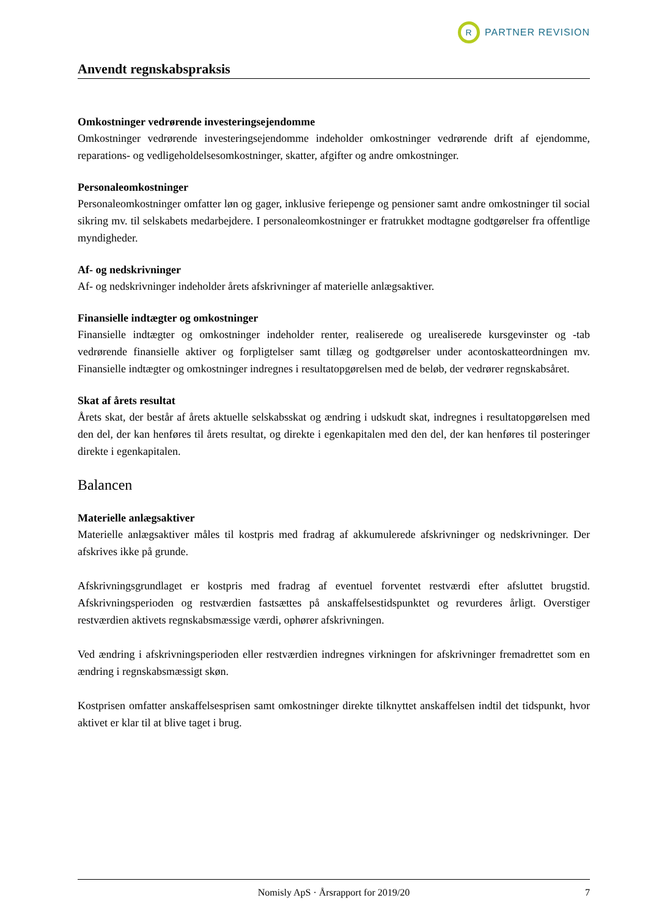R PARTNER REVISION
Anvendt regnskabspraksis
Omkostninger vedrørende investeringsejendomme
Omkostninger vedrørende investeringsejendomme indeholder omkostninger vedrørende drift af ejendomme, reparations- og vedligeholdelsesomkostninger, skatter, afgifter og andre omkostninger.
Personaleomkostninger
Personaleomkostninger omfatter løn og gager, inklusive feriepenge og pensioner samt andre omkostninger til social sikring mv. til selskabets medarbejdere. I personaleomkostninger er fratrukket modtagne godtgørelser fra offentlige myndigheder.
Af- og nedskrivninger
Af- og nedskrivninger indeholder årets afskrivninger af materielle anlægsaktiver.
Finansielle indtægter og omkostninger
Finansielle indtægter og omkostninger indeholder renter, realiserede og urealiserede kursgevinster og -tab vedrørende finansielle aktiver og forpligtelser samt tillæg og godtgørelser under acontoskatteordningen mv. Finansielle indtægter og omkostninger indregnes i resultatopgørelsen med de beløb, der vedrører regnskabsåret.
Skat af årets resultat
Årets skat, der består af årets aktuelle selskabsskat og ændring i udskudt skat, indregnes i resultatopgørelsen med den del, der kan henføres til årets resultat, og direkte i egenkapitalen med den del, der kan henføres til posteringer direkte i egenkapitalen.
Balancen
Materielle anlægsaktiver
Materielle anlægsaktiver måles til kostpris med fradrag af akkumulerede afskrivninger og nedskrivninger. Der afskrives ikke på grunde.
Afskrivningsgrundlaget er kostpris med fradrag af eventuel forventet restværdi efter afsluttet brugstid. Afskrivningsperioden og restværdien fastsættes på anskaffelsestidspunktet og revurderes årligt. Overstiger restværdien aktivets regnskabsmæssige værdi, ophører afskrivningen.
Ved ændring i afskrivningsperioden eller restværdien indregnes virkningen for afskrivninger fremadrettet som en ændring i regnskabsmæssigt skøn.
Kostprisen omfatter anskaffelsesprisen samt omkostninger direkte tilknyttet anskaffelsen indtil det tidspunkt, hvor aktivet er klar til at blive taget i brug.
Nomisly ApS · Årsrapport for 2019/20 7